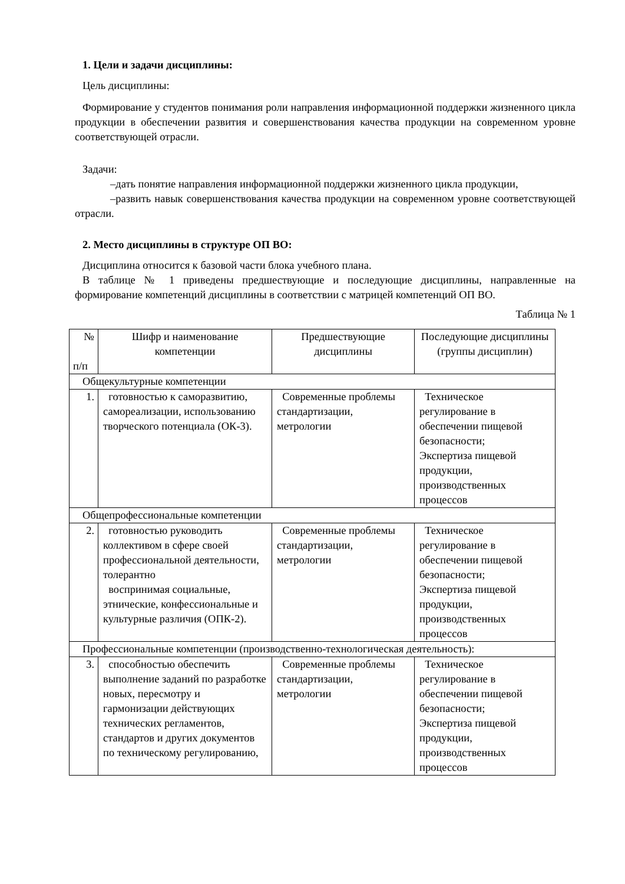1. Цели и задачи дисциплины:
Цель дисциплины:
Формирование у студентов понимания роли направления информационной поддержки жизненного цикла продукции в обеспечении развития и совершенствования качества продукции на современном уровне соответствующей отрасли.
Задачи:
–дать понятие направления информационной поддержки жизненного цикла продукции,
–развить навык совершенствования качества продукции на современном уровне соответствующей отрасли.
2. Место дисциплины в структуре ОП ВО:
Дисциплина относится к базовой части блока учебного плана.
В таблице № 1 приведены предшествующие и последующие дисциплины, направленные на формирование компетенций дисциплины в соответствии с матрицей компетенций ОП ВО.
Таблица № 1
| № п/п | Шифр и наименование компетенции | Предшествующие дисциплины | Последующие дисциплины (группы дисциплин) |
| --- | --- | --- | --- |
| Общекультурные компетенции | | | |
| 1. | готовностью к саморазвитию, самореализации, использованию творческого потенциала (ОК-3). | Современные проблемы стандартизации, метрологии | Техническое регулирование в обеспечении пищевой безопасности; Экспертиза пищевой продукции, производственных процессов |
| Общепрофессиональные компетенции | | | |
| 2. | готовностью руководить коллективом в сфере своей профессиональной деятельности, толерантно воспринимая социальные, этнические, конфессиональные и культурные различия (ОПК-2). | Современные проблемы стандартизации, метрологии | Техническое регулирование в обеспечении пищевой безопасности; Экспертиза пищевой продукции, производственных процессов |
| Профессиональные компетенции (производственно-технологическая деятельность): | | | |
| 3. | способностью обеспечить выполнение заданий по разработке новых, пересмотру и гармонизации действующих технических регламентов, стандартов и других документов по техническому регулированию, | Современные проблемы стандартизации, метрологии | Техническое регулирование в обеспечении пищевой безопасности; Экспертиза пищевой продукции, производственных процессов |